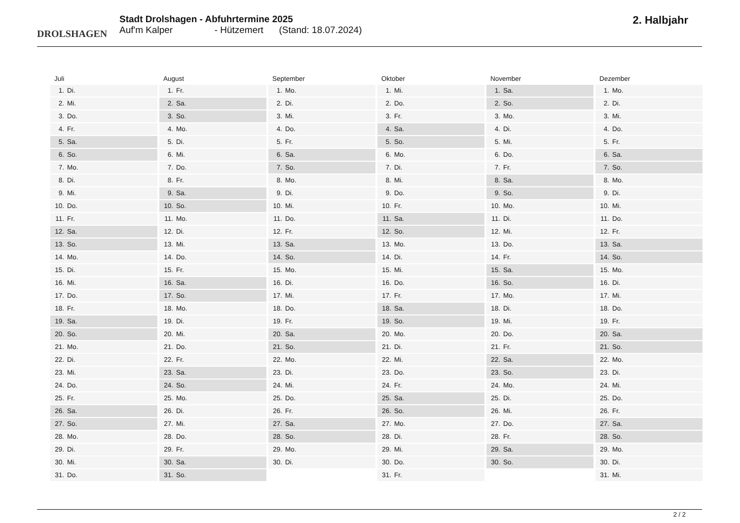DROLSHAGEN
Stadt Drolshagen - Abfuhrtermine 2025
Auf'm Kalper - Hützemert (Stand: 18.07.2024)
2. Halbjahr
Juli
1. Di.
2. Mi.
3. Do.
4. Fr.
5. Sa.
6. So.
7. Mo.
8. Di.
9. Mi.
10. Do.
11. Fr.
12. Sa.
13. So.
14. Mo.
15. Di.
16. Mi.
17. Do.
18. Fr.
19. Sa.
20. So.
21. Mo.
22. Di.
23. Mi.
24. Do.
25. Fr.
26. Sa.
27. So.
28. Mo.
29. Di.
30. Mi.
31. Do.
August
1. Fr.
2. Sa.
3. So.
4. Mo.
5. Di.
6. Mi.
7. Do.
8. Fr.
9. Sa.
10. So.
11. Mo.
12. Di.
13. Mi.
14. Do.
15. Fr.
16. Sa.
17. So.
18. Mo.
19. Di.
20. Mi.
21. Do.
22. Fr.
23. Sa.
24. So.
25. Mo.
26. Di.
27. Mi.
28. Do.
29. Fr.
30. Sa.
31. So.
September
1. Mo.
2. Di.
3. Mi.
4. Do.
5. Fr.
6. Sa.
7. So.
8. Mo.
9. Di.
10. Mi.
11. Do.
12. Fr.
13. Sa.
14. So.
15. Mo.
16. Di.
17. Mi.
18. Do.
19. Fr.
20. Sa.
21. So.
22. Mo.
23. Di.
24. Mi.
25. Do.
26. Fr.
27. Sa.
28. So.
29. Mo.
30. Di.
Oktober
1. Mi.
2. Do.
3. Fr.
4. Sa.
5. So.
6. Mo.
7. Di.
8. Mi.
9. Do.
10. Fr.
11. Sa.
12. So.
13. Mo.
14. Di.
15. Mi.
16. Do.
17. Fr.
18. Sa.
19. So.
20. Mo.
21. Di.
22. Mi.
23. Do.
24. Fr.
25. Sa.
26. So.
27. Mo.
28. Di.
29. Mi.
30. Do.
31. Fr.
November
1. Sa.
2. So.
3. Mo.
4. Di.
5. Mi.
6. Do.
7. Fr.
8. Sa.
9. So.
10. Mo.
11. Di.
12. Mi.
13. Do.
14. Fr.
15. Sa.
16. So.
17. Mo.
18. Di.
19. Mi.
20. Do.
21. Fr.
22. Sa.
23. So.
24. Mo.
25. Di.
26. Mi.
27. Do.
28. Fr.
29. Sa.
30. So.
Dezember
1. Mo.
2. Di.
3. Mi.
4. Do.
5. Fr.
6. Sa.
7. So.
8. Mo.
9. Di.
10. Mi.
11. Do.
12. Fr.
13. Sa.
14. So.
15. Mo.
16. Di.
17. Mi.
18. Do.
19. Fr.
20. Sa.
21. So.
22. Mo.
23. Di.
24. Mi.
25. Do.
26. Fr.
27. Sa.
28. So.
29. Mo.
30. Di.
31. Mi.
2 / 2